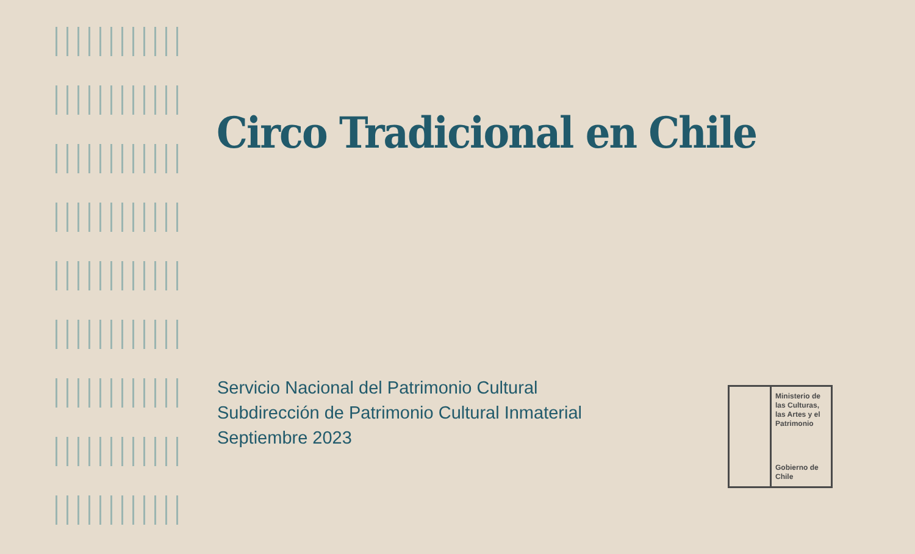Circo Tradicional en Chile
Servicio Nacional del Patrimonio Cultural
Subdirección de Patrimonio Cultural Inmaterial
Septiembre 2023
Ministerio de las Culturas, las Artes y el Patrimonio
Gobierno de Chile